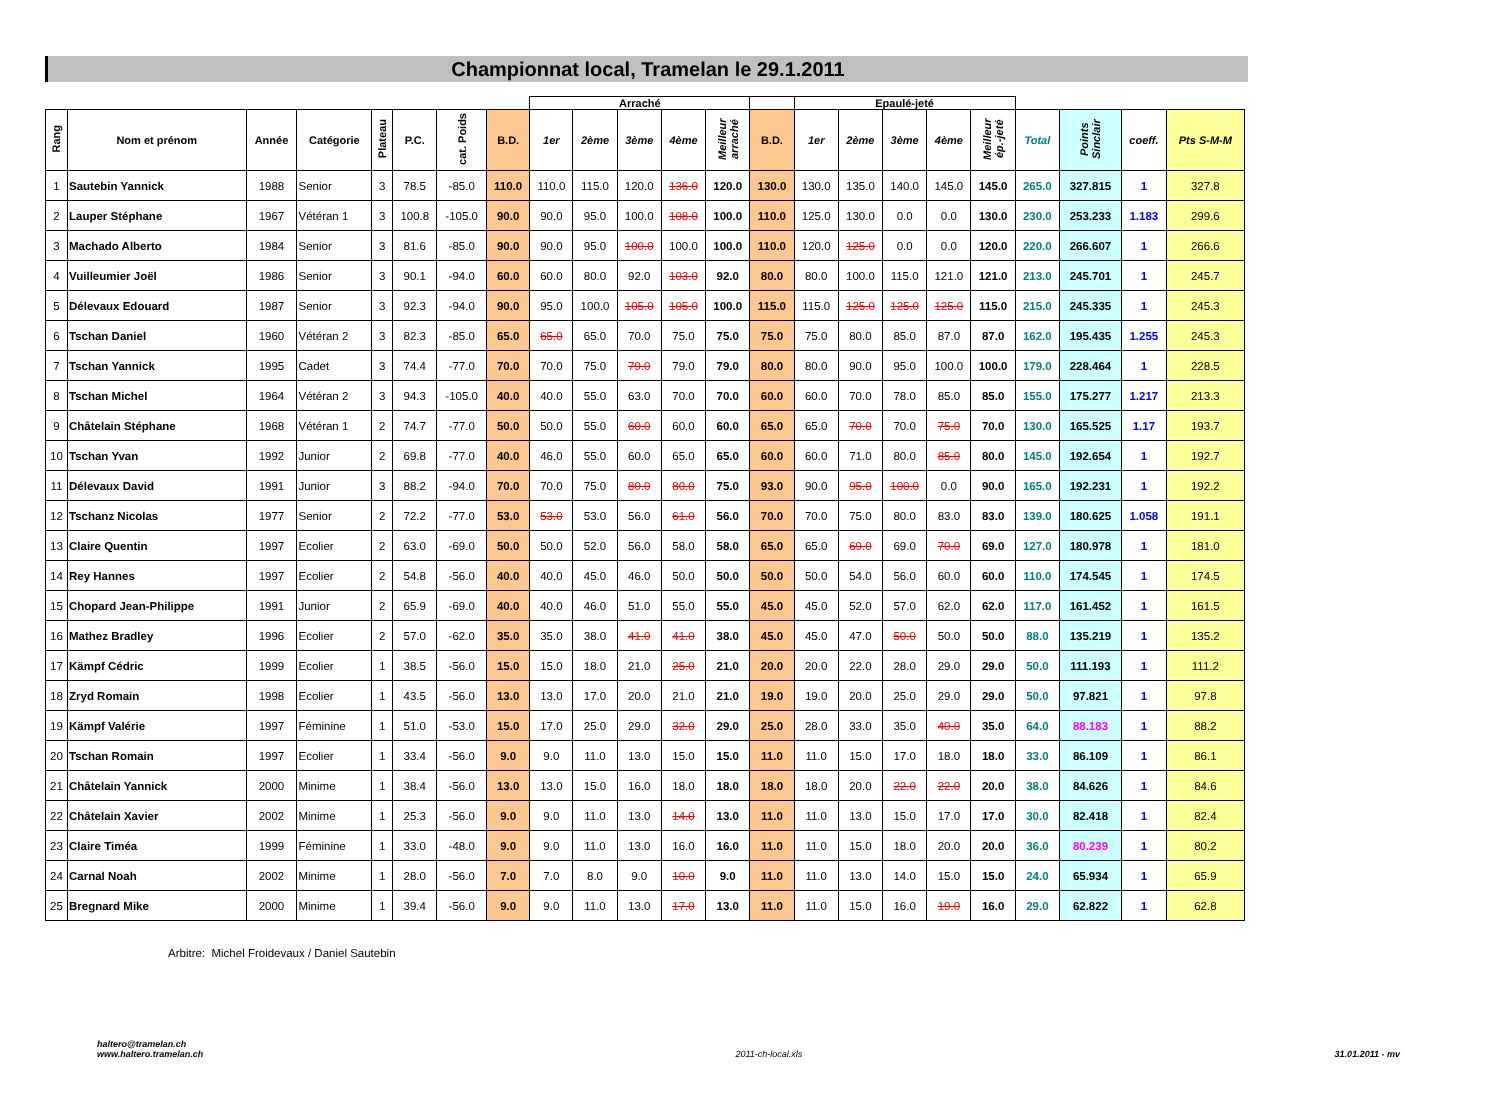Championnat local, Tramelan le 29.1.2011
| | | | | | | | | Arraché | | | | | | Epaulé-jeté | | | | | | | | |
| --- | --- | --- | --- | --- | --- | --- | --- | --- | --- | --- | --- | --- | --- | --- | --- | --- | --- | --- | --- | --- | --- | --- |
| Rang | Nom et prénom | Année | Catégorie | Plateau | P.C. | cat. Poids | B.D. | 1er | 2ème | 3ème | 4ème | Meilleur arraché | B.D. | 1er | 2ème | 3ème | 4ème | Meilleur ép.-jeté | Total | Points Sinclair | coeff. | Pts S-M-M |
| 1 | Sautebin Yannick | 1988 | Senior | 3 | 78.5 | -85.0 | 110.0 | 110.0 | 115.0 | 120.0 | 136.0 | 120.0 | 130.0 | 130.0 | 135.0 | 140.0 | 145.0 | 145.0 | 265.0 | 327.815 | 1 | 327.8 |
| 2 | Lauper Stéphane | 1967 | Vétéran 1 | 3 | 100.8 | -105.0 | 90.0 | 90.0 | 95.0 | 100.0 | 108.0 | 100.0 | 110.0 | 125.0 | 130.0 | 0.0 | 0.0 | 130.0 | 230.0 | 253.233 | 1.183 | 299.6 |
| 3 | Machado Alberto | 1984 | Senior | 3 | 81.6 | -85.0 | 90.0 | 90.0 | 95.0 | 100.0 | 100.0 | 100.0 | 110.0 | 120.0 | 125.0 | 0.0 | 0.0 | 120.0 | 220.0 | 266.607 | 1 | 266.6 |
| 4 | Vuilleumier Joël | 1986 | Senior | 3 | 90.1 | -94.0 | 60.0 | 60.0 | 80.0 | 92.0 | 103.0 | 92.0 | 80.0 | 80.0 | 100.0 | 115.0 | 121.0 | 121.0 | 213.0 | 245.701 | 1 | 245.7 |
| 5 | Délevaux Edouard | 1987 | Senior | 3 | 92.3 | -94.0 | 90.0 | 95.0 | 100.0 | 105.0 | 105.0 | 100.0 | 115.0 | 115.0 | 125.0 | 125.0 | 125.0 | 115.0 | 215.0 | 245.335 | 1 | 245.3 |
| 6 | Tschan Daniel | 1960 | Vétéran 2 | 3 | 82.3 | -85.0 | 65.0 | 65.0 | 65.0 | 70.0 | 75.0 | 75.0 | 75.0 | 75.0 | 80.0 | 85.0 | 87.0 | 87.0 | 162.0 | 195.435 | 1.255 | 245.3 |
| 7 | Tschan Yannick | 1995 | Cadet | 3 | 74.4 | -77.0 | 70.0 | 70.0 | 75.0 | 79.0 | 79.0 | 79.0 | 80.0 | 80.0 | 90.0 | 95.0 | 100.0 | 100.0 | 179.0 | 228.464 | 1 | 228.5 |
| 8 | Tschan Michel | 1964 | Vétéran 2 | 3 | 94.3 | -105.0 | 40.0 | 40.0 | 55.0 | 63.0 | 70.0 | 70.0 | 60.0 | 60.0 | 70.0 | 78.0 | 85.0 | 85.0 | 155.0 | 175.277 | 1.217 | 213.3 |
| 9 | Châtelain Stéphane | 1968 | Vétéran 1 | 2 | 74.7 | -77.0 | 50.0 | 50.0 | 55.0 | 60.0 | 60.0 | 60.0 | 65.0 | 65.0 | 70.0 | 70.0 | 75.0 | 70.0 | 130.0 | 165.525 | 1.17 | 193.7 |
| 10 | Tschan Yvan | 1992 | Junior | 2 | 69.8 | -77.0 | 40.0 | 46.0 | 55.0 | 60.0 | 65.0 | 65.0 | 60.0 | 60.0 | 71.0 | 80.0 | 85.0 | 80.0 | 145.0 | 192.654 | 1 | 192.7 |
| 11 | Délevaux David | 1991 | Junior | 3 | 88.2 | -94.0 | 70.0 | 70.0 | 75.0 | 80.0 | 80.0 | 75.0 | 93.0 | 90.0 | 95.0 | 100.0 | 0.0 | 90.0 | 165.0 | 192.231 | 1 | 192.2 |
| 12 | Tschanz Nicolas | 1977 | Senior | 2 | 72.2 | -77.0 | 53.0 | 53.0 | 53.0 | 56.0 | 61.0 | 56.0 | 70.0 | 70.0 | 75.0 | 80.0 | 83.0 | 83.0 | 139.0 | 180.625 | 1.058 | 191.1 |
| 13 | Claire Quentin | 1997 | Ecolier | 2 | 63.0 | -69.0 | 50.0 | 50.0 | 52.0 | 56.0 | 58.0 | 58.0 | 65.0 | 65.0 | 69.0 | 69.0 | 70.0 | 69.0 | 127.0 | 180.978 | 1 | 181.0 |
| 14 | Rey Hannes | 1997 | Ecolier | 2 | 54.8 | -56.0 | 40.0 | 40.0 | 45.0 | 46.0 | 50.0 | 50.0 | 50.0 | 50.0 | 54.0 | 56.0 | 60.0 | 60.0 | 110.0 | 174.545 | 1 | 174.5 |
| 15 | Chopard Jean-Philippe | 1991 | Junior | 2 | 65.9 | -69.0 | 40.0 | 40.0 | 46.0 | 51.0 | 55.0 | 55.0 | 45.0 | 45.0 | 52.0 | 57.0 | 62.0 | 62.0 | 117.0 | 161.452 | 1 | 161.5 |
| 16 | Mathez Bradley | 1996 | Ecolier | 2 | 57.0 | -62.0 | 35.0 | 35.0 | 38.0 | 41.0 | 41.0 | 38.0 | 45.0 | 45.0 | 47.0 | 50.0 | 50.0 | 50.0 | 88.0 | 135.219 | 1 | 135.2 |
| 17 | Kämpf Cédric | 1999 | Ecolier | 1 | 38.5 | -56.0 | 15.0 | 15.0 | 18.0 | 21.0 | 25.0 | 21.0 | 20.0 | 20.0 | 22.0 | 28.0 | 29.0 | 29.0 | 50.0 | 111.193 | 1 | 111.2 |
| 18 | Zryd Romain | 1998 | Ecolier | 1 | 43.5 | -56.0 | 13.0 | 13.0 | 17.0 | 20.0 | 21.0 | 21.0 | 19.0 | 19.0 | 20.0 | 25.0 | 29.0 | 29.0 | 50.0 | 97.821 | 1 | 97.8 |
| 19 | Kämpf Valérie | 1997 | Féminine | 1 | 51.0 | -53.0 | 15.0 | 17.0 | 25.0 | 29.0 | 32.0 | 29.0 | 25.0 | 28.0 | 33.0 | 35.0 | 40.0 | 35.0 | 64.0 | 88.183 | 1 | 88.2 |
| 20 | Tschan Romain | 1997 | Ecolier | 1 | 33.4 | -56.0 | 9.0 | 9.0 | 11.0 | 13.0 | 15.0 | 15.0 | 11.0 | 11.0 | 15.0 | 17.0 | 18.0 | 18.0 | 33.0 | 86.109 | 1 | 86.1 |
| 21 | Châtelain Yannick | 2000 | Minime | 1 | 38.4 | -56.0 | 13.0 | 13.0 | 15.0 | 16.0 | 18.0 | 18.0 | 18.0 | 18.0 | 20.0 | 22.0 | 22.0 | 20.0 | 38.0 | 84.626 | 1 | 84.6 |
| 22 | Châtelain Xavier | 2002 | Minime | 1 | 25.3 | -56.0 | 9.0 | 9.0 | 11.0 | 13.0 | 14.0 | 13.0 | 11.0 | 11.0 | 13.0 | 15.0 | 17.0 | 17.0 | 30.0 | 82.418 | 1 | 82.4 |
| 23 | Claire Timéa | 1999 | Féminine | 1 | 33.0 | -48.0 | 9.0 | 9.0 | 11.0 | 13.0 | 16.0 | 16.0 | 11.0 | 11.0 | 15.0 | 18.0 | 20.0 | 20.0 | 36.0 | 80.239 | 1 | 80.2 |
| 24 | Carnal Noah | 2002 | Minime | 1 | 28.0 | -56.0 | 7.0 | 7.0 | 8.0 | 9.0 | 10.0 | 9.0 | 11.0 | 11.0 | 13.0 | 14.0 | 15.0 | 15.0 | 24.0 | 65.934 | 1 | 65.9 |
| 25 | Bregnard Mike | 2000 | Minime | 1 | 39.4 | -56.0 | 9.0 | 9.0 | 11.0 | 13.0 | 17.0 | 13.0 | 11.0 | 11.0 | 15.0 | 16.0 | 19.0 | 16.0 | 29.0 | 62.822 | 1 | 62.8 |
Arbitre: Michel Froidevaux / Daniel Sautebin
halterο@tramelan.ch
www.haltero.tramelan.ch
2011-ch-local.xls 31.01.2011 - mv